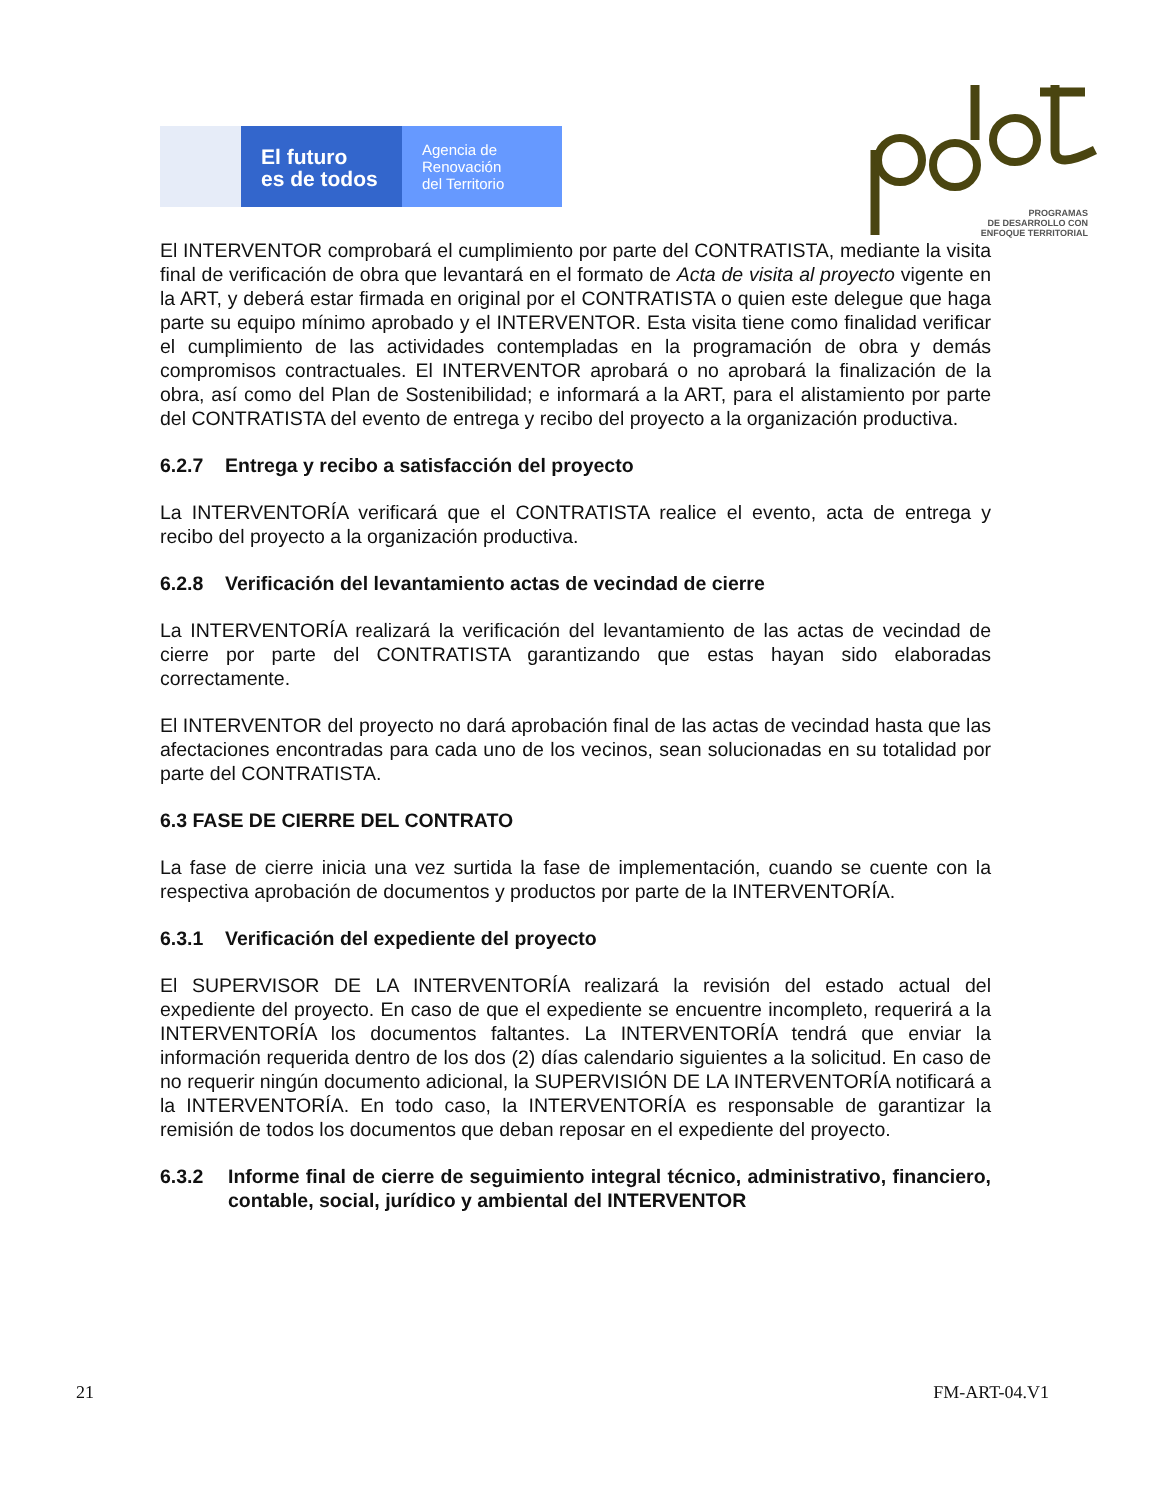El futuro
es de todos
Agencia de
Renovación
del Territorio
PROGRAMAS
DE DESARROLLO CON
ENFOQUE TERRITORIAL
El INTERVENTOR comprobará el cumplimiento por parte del CONTRATISTA, mediante la visita final de verificación de obra que levantará en el formato de Acta de visita al proyecto vigente en la ART, y deberá estar firmada en original por el CONTRATISTA o quien este delegue que haga parte su equipo mínimo aprobado y el INTERVENTOR. Esta visita tiene como finalidad verificar el cumplimiento de las actividades contempladas en la programación de obra y demás compromisos contractuales. El INTERVENTOR aprobará o no aprobará la finalización de la obra, así como del Plan de Sostenibilidad; e informará a la ART, para el alistamiento por parte del CONTRATISTA del evento de entrega y recibo del proyecto a la organización productiva.
6.2.7 Entrega y recibo a satisfacción del proyecto
La INTERVENTORÍA verificará que el CONTRATISTA realice el evento, acta de entrega y recibo del proyecto a la organización productiva.
6.2.8 Verificación del levantamiento actas de vecindad de cierre
La INTERVENTORÍA realizará la verificación del levantamiento de las actas de vecindad de cierre por parte del CONTRATISTA garantizando que estas hayan sido elaboradas correctamente.
El INTERVENTOR del proyecto no dará aprobación final de las actas de vecindad hasta que las afectaciones encontradas para cada uno de los vecinos, sean solucionadas en su totalidad por parte del CONTRATISTA.
6.3 FASE DE CIERRE DEL CONTRATO
La fase de cierre inicia una vez surtida la fase de implementación, cuando se cuente con la respectiva aprobación de documentos y productos por parte de la INTERVENTORÍA.
6.3.1 Verificación del expediente del proyecto
El SUPERVISOR DE LA INTERVENTORÍA realizará la revisión del estado actual del expediente del proyecto. En caso de que el expediente se encuentre incompleto, requerirá a la INTERVENTORÍA los documentos faltantes. La INTERVENTORÍA tendrá que enviar la información requerida dentro de los dos (2) días calendario siguientes a la solicitud. En caso de no requerir ningún documento adicional, la SUPERVISIÓN DE LA INTERVENTORÍA notificará a la INTERVENTORÍA. En todo caso, la INTERVENTORÍA es responsable de garantizar la remisión de todos los documentos que deban reposar en el expediente del proyecto.
6.3.2 Informe final de cierre de seguimiento integral técnico, administrativo, financiero, contable, social, jurídico y ambiental del INTERVENTOR
21 FM-ART-04.V1